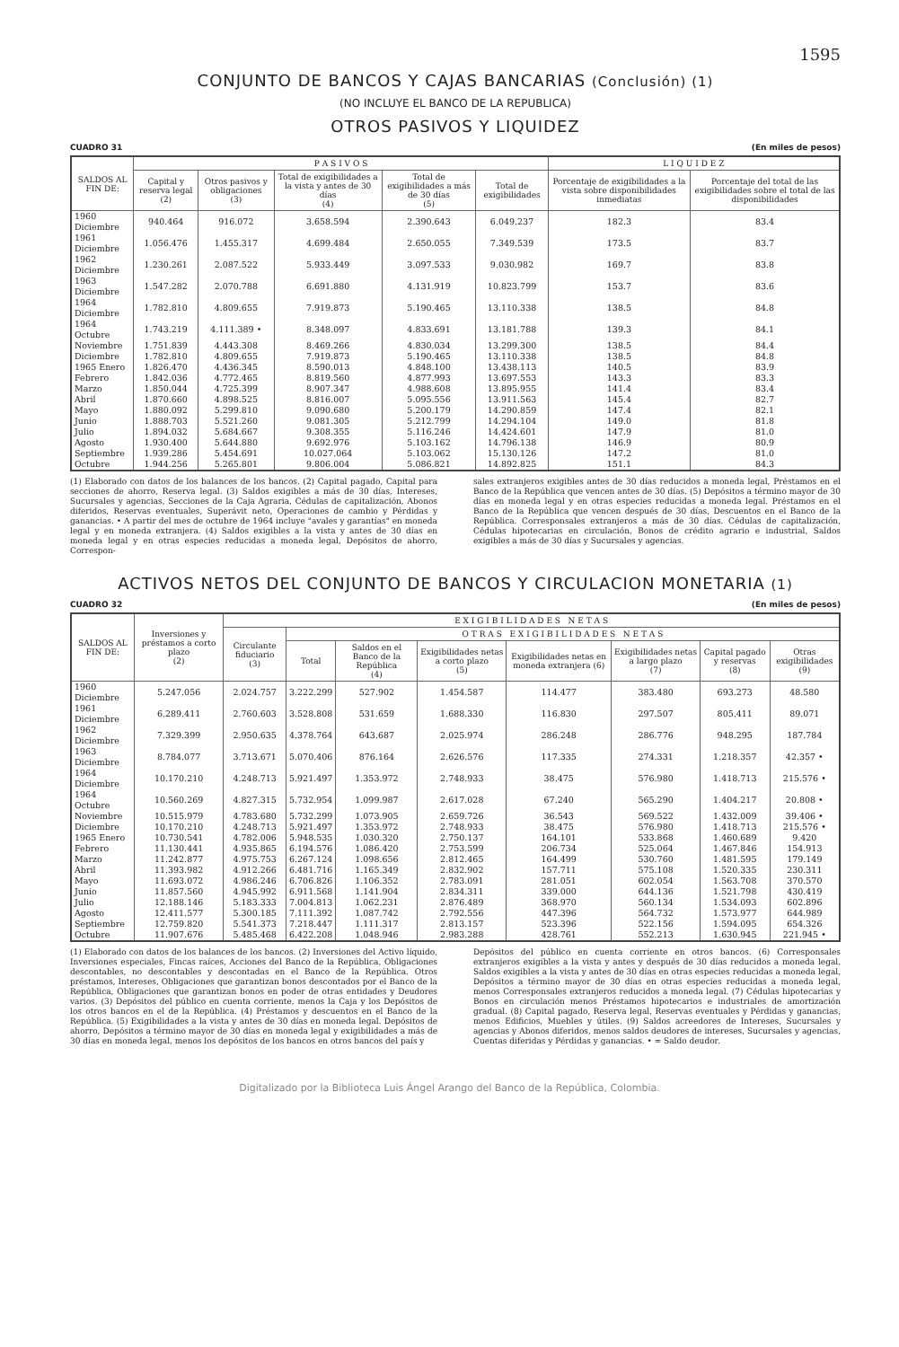1595
CONJUNTO DE BANCOS Y CAJAS BANCARIAS (Conclusión) (1)
(NO INCLUYE EL BANCO DE LA REPUBLICA)
OTROS PASIVOS Y LIQUIDEZ
CUADRO 31 (En miles de pesos)
| SALDOS AL FIN DE: | P A S I V O S | | | | | L I Q U I D E Z | |
| --- | --- | --- | --- | --- | --- | --- | --- |
| | Capital y reserva legal (2) | Otros pasivos y obligaciones (3) | Total de exigibilidades a la vista y antes de 30 días (4) | Total de exigibilidades a más de 30 días (5) | Total de exigibilidades | Porcentaje de exigibilidades a la vista sobre disponibilidades inmediatas | Porcentaje del total de las exigibilidades sobre el total de las disponibilidades |
| 1960 Diciembre | 940.464 | 916.072 | 3.658.594 | 2.390.643 | 6.049.237 | 182.3 | 83.4 |
| 1961 Diciembre | 1.056.476 | 1.455.317 | 4.699.484 | 2.650.055 | 7.349.539 | 173.5 | 83.7 |
| 1962 Diciembre | 1.230.261 | 2.087.522 | 5.933.449 | 3.097.533 | 9.030.982 | 169.7 | 83.8 |
| 1963 Diciembre | 1.547.282 | 2.070.788 | 6.691.880 | 4.131.919 | 10.823.799 | 153.7 | 83.6 |
| 1964 Diciembre | 1.782.810 | 4.809.655 | 7.919.873 | 5.190.465 | 13.110.338 | 138.5 | 84.8 |
| 1964 Octubre | 1.743.219 | 4.111.389 • | 8.348.097 | 4.833.691 | 13.181.788 | 139.3 | 84.1 |
| Noviembre | 1.751.839 | 4.443.308 | 8.469.266 | 4.830.034 | 13.299.300 | 138.5 | 84.4 |
| Diciembre | 1.782.810 | 4.809.655 | 7.919.873 | 5.190.465 | 13.110.338 | 138.5 | 84.8 |
| 1965 Enero | 1.826.470 | 4.436.345 | 8.590.013 | 4.848.100 | 13.438.113 | 140.5 | 83.9 |
| Febrero | 1.842.036 | 4.772.465 | 8.819.560 | 4.877.993 | 13.697.553 | 143.3 | 83.3 |
| Marzo | 1.850.044 | 4.725.399 | 8.907.347 | 4.988.608 | 13.895.955 | 141.4 | 83.4 |
| Abril | 1.870.660 | 4.898.525 | 8.816.007 | 5.095.556 | 13.911.563 | 145.4 | 82.7 |
| Mayo | 1.880.092 | 5.299.810 | 9.090.680 | 5.200.179 | 14.290.859 | 147.4 | 82.1 |
| Junio | 1.888.703 | 5.521.260 | 9.081.305 | 5.212.799 | 14.294.104 | 149.0 | 81.8 |
| Julio | 1.894.032 | 5.684.667 | 9.308.355 | 5.116.246 | 14.424.601 | 147.9 | 81.0 |
| Agosto | 1.930.400 | 5.644.880 | 9.692.976 | 5.103.162 | 14.796.138 | 146.9 | 80.9 |
| Septiembre | 1.939.286 | 5.454.691 | 10.027.064 | 5.103.062 | 15.130.126 | 147.2 | 81.0 |
| Octubre | 1.944.256 | 5.265.801 | 9.806.004 | 5.086.821 | 14.892.825 | 151.1 | 84.3 |
(1) Elaborado con datos de los balances de los bancos. (2) Capital pagado, Capital para secciones de ahorro, Reserva legal. (3) Saldos exigibles a más de 30 días, Intereses, Sucursales y agencias, Secciones de la Caja Agraria, Cédulas de capitalización, Abonos diferidos, Reservas eventuales, Superávit neto, Operaciones de cambio y Pérdidas y ganancias. • A partir del mes de octubre de 1964 incluye "avales y garantías" en moneda legal y en moneda extranjera. (4) Saldos exigibles a la vista y antes de 30 días en moneda legal y en otras especies reducidas a moneda legal, Depósitos de ahorro, Correspon-
sales extranjeros exigibles antes de 30 días reducidos a moneda legal, Préstamos en el Banco de la República que vencen antes de 30 días. (5) Depósitos a término mayor de 30 días en moneda legal y en otras especies reducidas a moneda legal. Préstamos en el Banco de la República que vencen después de 30 días, Descuentos en el Banco de la República. Corresponsales extranjeros a más de 30 días. Cédulas de capitalización, Cédulas hipotecarias en circulación, Bonos de crédito agrario e industrial, Saldos exigibles a más de 30 días y Sucursales y agencias.
ACTIVOS NETOS DEL CONJUNTO DE BANCOS Y CIRCULACION MONETARIA (1)
CUADRO 32 (En miles de pesos)
| SALDOS AL FIN DE: | Inversiones y préstamos a corto plazo (2) | E X I G I B I L I D A D E S N E T A S | | | | | | | |
| --- | --- | --- | --- | --- | --- | --- | --- | --- | --- |
| | | Circulante fiduciario (3) | O T R A S E X I G I B I L I D A D E S N E T A S | | | | | | |
| | | | Total | Saldos en el Banco de la República (4) | Exigibilidades netas a corto plazo (5) | Exigibilidades netas en moneda extranjera (6) | Exigibilidades netas a largo plazo (7) | Capital pagado y reservas (8) | Otras exigibilidades (9) |
| 1960 Diciembre | 5.247.056 | 2.024.757 | 3.222.299 | 527.902 | 1.454.587 | 114.477 | 383.480 | 693.273 | 48.580 |
| 1961 Diciembre | 6.289.411 | 2.760.603 | 3.528.808 | 531.659 | 1.688.330 | 116.830 | 297.507 | 805.411 | 89.071 |
| 1962 Diciembre | 7.329.399 | 2.950.635 | 4.378.764 | 643.687 | 2.025.974 | 286.248 | 286.776 | 948.295 | 187.784 |
| 1963 Diciembre | 8.784.077 | 3.713.671 | 5.070.406 | 876.164 | 2.626.576 | 117.335 | 274.331 | 1.218.357 | 42.357 • |
| 1964 Diciembre | 10.170.210 | 4.248.713 | 5.921.497 | 1.353.972 | 2.748.933 | 38.475 | 576.980 | 1.418.713 | 215.576 • |
| 1964 Octubre | 10.560.269 | 4.827.315 | 5.732.954 | 1.099.987 | 2.617.028 | 67.240 | 565.290 | 1.404.217 | 20.808 • |
| Noviembre | 10.515.979 | 4.783.680 | 5.732.299 | 1.073.905 | 2.659.726 | 36.543 | 569.522 | 1.432.009 | 39.406 • |
| Diciembre | 10.170.210 | 4.248.713 | 5.921.497 | 1.353.972 | 2.748.933 | 38.475 | 576.980 | 1.418.713 | 215.576 • |
| 1965 Enero | 10.730.541 | 4.782.006 | 5.948.535 | 1.030.320 | 2.750.137 | 164.101 | 533.868 | 1.460.689 | 9.420 |
| Febrero | 11.130.441 | 4.935.865 | 6.194.576 | 1.086.420 | 2.753.599 | 206.734 | 525.064 | 1.467.846 | 154.913 |
| Marzo | 11.242.877 | 4.975.753 | 6.267.124 | 1.098.656 | 2.812.465 | 164.499 | 530.760 | 1.481.595 | 179.149 |
| Abril | 11.393.982 | 4.912.266 | 6.481.716 | 1.165.349 | 2.832.902 | 157.711 | 575.108 | 1.520.335 | 230.311 |
| Mayo | 11.693.072 | 4.986.246 | 6.706.826 | 1.106.352 | 2.783.091 | 281.051 | 602.054 | 1.563.708 | 370.570 |
| Junio | 11.857.560 | 4.945.992 | 6.911.568 | 1.141.904 | 2.834.311 | 339.000 | 644.136 | 1.521.798 | 430.419 |
| Julio | 12.188.146 | 5.183.333 | 7.004.813 | 1.062.231 | 2.876.489 | 368.970 | 560.134 | 1.534.093 | 602.896 |
| Agosto | 12.411.577 | 5.300.185 | 7.111.392 | 1.087.742 | 2.792.556 | 447.396 | 564.732 | 1.573.977 | 644.989 |
| Septiembre | 12.759.820 | 5.541.373 | 7.218.447 | 1.111.317 | 2.813.157 | 523.396 | 522.156 | 1.594.095 | 654.326 |
| Octubre | 11.907.676 | 5.485.468 | 6.422.208 | 1.048.946 | 2.983.288 | 428.761 | 552.213 | 1.630.945 | 221.945 • |
(1) Elaborado con datos de los balances de los bancos. (2) Inversiones del Activo líquido, Inversiones especiales, Fincas raíces, Acciones del Banco de la República, Obligaciones descontables, no descontables y descontadas en el Banco de la República. Otros préstamos, Intereses, Obligaciones que garantizan bonos descontados por el Banco de la República, Obligaciones que garantizan bonos en poder de otras entidades y Deudores varios. (3) Depósitos del público en cuenta corriente, menos la Caja y los Depósitos de los otros bancos en el de la República. (4) Préstamos y descuentos en el Banco de la República. (5) Exigibilidades a la vista y antes de 30 días en moneda legal. Depósitos de ahorro, Depósitos a término mayor de 30 días en moneda legal y exigibilidades a más de 30 días en moneda legal, menos los depósitos de los bancos en otros bancos del país y
Depósitos del público en cuenta corriente en otros bancos. (6) Corresponsales extranjeros exigibles a la vista y antes y después de 30 días reducidos a moneda legal, Saldos exigibles a la vista y antes de 30 días en otras especies reducidas a moneda legal, Depósitos a término mayor de 30 días en otras especies reducidas a moneda legal, menos Corresponsales extranjeros reducidos a moneda legal. (7) Cédulas hipotecarias y Bonos en circulación menos Préstamos hipotecarios e industriales de amortización gradual. (8) Capital pagado, Reserva legal, Reservas eventuales y Pérdidas y ganancias, menos Edificios, Muebles y útiles. (9) Saldos acreedores de Intereses, Sucursales y agencias y Abonos diferidos, menos saldos deudores de intereses, Sucursales y agencias, Cuentas diferidas y Pérdidas y ganancias. • = Saldo deudor.
Digitalizado por la Biblioteca Luis Ángel Arango del Banco de la República, Colombia.